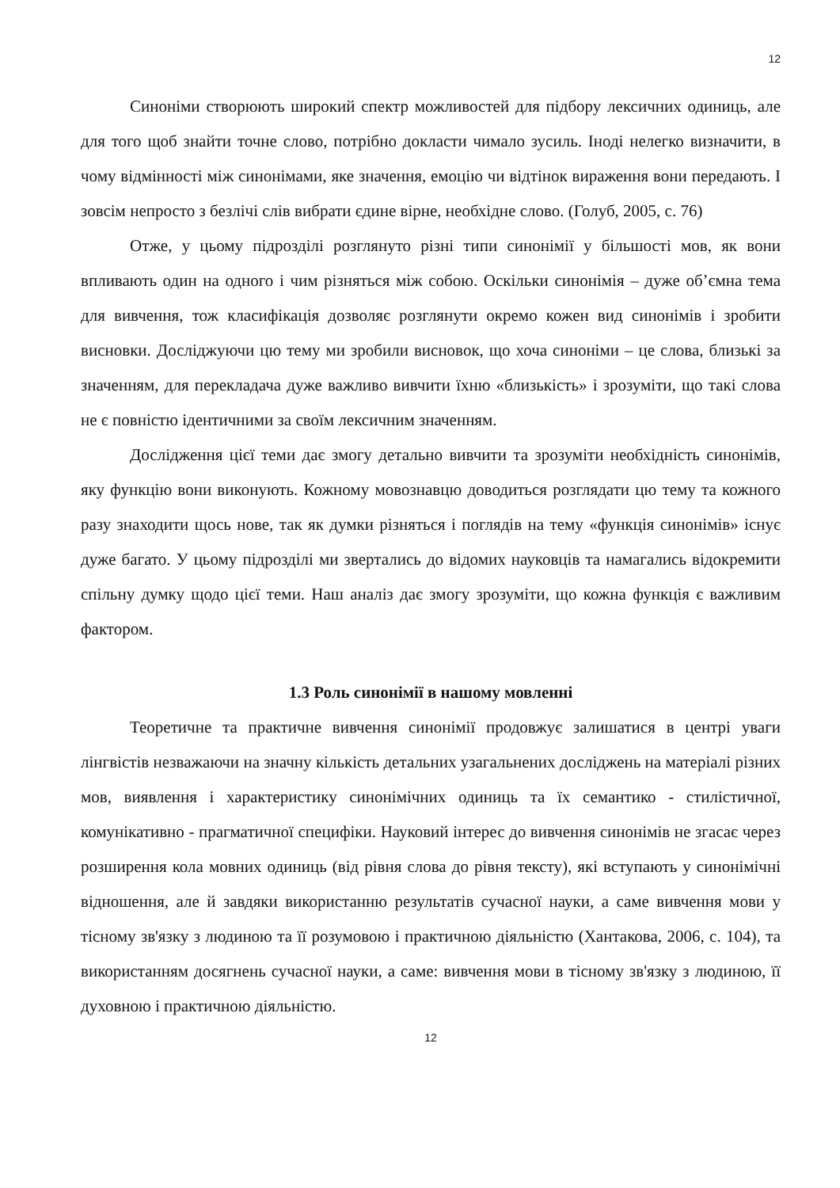12
Синоніми створюють широкий спектр можливостей для підбору лексичних одиниць, але для того щоб знайти точне слово, потрібно докласти чимало зусиль. Іноді нелегко визначити, в чому відмінності між синонімами, яке значення, емоцію чи відтінок вираження вони передають. І зовсім непросто з безлічі слів вибрати єдине вірне, необхідне слово. (Голуб, 2005, с. 76)
Отже, у цьому підрозділі розглянуто різні типи синонімії у більшості мов, як вони впливають один на одного і чим різняться між собою. Оскільки синонімія – дуже об’ємна тема для вивчення, тож класифікація дозволяє розглянути окремо кожен вид синонімів і зробити висновки. Досліджуючи цю тему ми зробили висновок, що хоча синоніми – це слова, близькі за значенням, для перекладача дуже важливо вивчити їхню «близькість» і зрозуміти, що такі слова не є повністю ідентичними за своїм лексичним значенням.
Дослідження цієї теми дає змогу детально вивчити та зрозуміти необхідність синонімів, яку функцію вони виконують. Кожному мовознавцю доводиться розглядати цю тему та кожного разу знаходити щось нове, так як думки різняться і поглядів на тему «функція синонімів» існує дуже багато. У цьому підрозділі ми звертались до відомих науковців та намагались відокремити спільну думку щодо цієї теми. Наш аналіз дає змогу зрозуміти, що кожна функція є важливим фактором.
1.3 Роль синонімії в нашому мовленні
Теоретичне та практичне вивчення синонімії продовжує залишатися в центрі уваги лінгвістів незважаючи на значну кількість детальних узагальнених досліджень на матеріалі різних мов, виявлення і характеристику синонімічних одиниць та їх семантико - стилістичної, комунікативно - прагматичної специфіки. Науковий інтерес до вивчення синонімів не згасає через розширення кола мовних одиниць (від рівня слова до рівня тексту), які вступають у синонімічні відношення, але й завдяки використанню результатів сучасної науки, а саме вивчення мови у тісному зв'язку з людиною та її розумовою і практичною діяльністю (Хантакова, 2006, с. 104), та використанням досягнень сучасної науки, а саме: вивчення мови в тісному зв'язку з людиною, її духовною і практичною діяльністю.
12